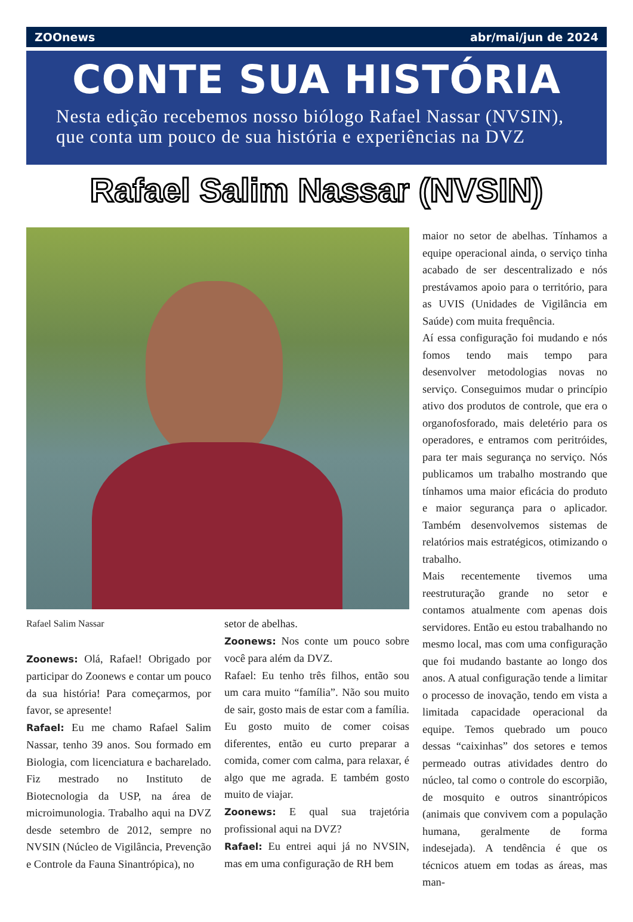ZOOnews abr/mai/jun de 2024
CONTE SUA HISTÓRIA
Nesta edição recebemos nosso biólogo Rafael Nassar (NVSIN), que conta um pouco de sua história e experiências na DVZ
Rafael Salim Nassar (NVSIN)
Rafael Salim Nassar
Zoonews: Olá, Rafael! Obrigado por participar do Zoonews e contar um pouco da sua história! Para começarmos, por favor, se apresente!
Rafael: Eu me chamo Rafael Salim Nassar, tenho 39 anos. Sou formado em Biologia, com licenciatura e bacharelado. Fiz mestrado no Instituto de Biotecnologia da USP, na área de microimunologia. Trabalho aqui na DVZ desde setembro de 2012, sempre no NVSIN (Núcleo de Vigilância, Prevenção e Controle da Fauna Sinantrópica), no
setor de abelhas.
Zoonews: Nos conte um pouco sobre você para além da DVZ.
Rafael: Eu tenho três filhos, então sou um cara muito “família”. Não sou muito de sair, gosto mais de estar com a família. Eu gosto muito de comer coisas diferentes, então eu curto preparar a comida, comer com calma, para relaxar, é algo que me agrada. E também gosto muito de viajar.
Zoonews: E qual sua trajetória profissional aqui na DVZ?
Rafael: Eu entrei aqui já no NVSIN, mas em uma configuração de RH bem
maior no setor de abelhas. Tínhamos a equipe operacional ainda, o serviço tinha acabado de ser descentralizado e nós prestávamos apoio para o território, para as UVIS (Unidades de Vigilância em Saúde) com muita frequência.
Aí essa configuração foi mudando e nós fomos tendo mais tempo para desenvolver metodologias novas no serviço. Conseguimos mudar o princípio ativo dos produtos de controle, que era o organofosforado, mais deletério para os operadores, e entramos com peritróides, para ter mais segurança no serviço. Nós publicamos um trabalho mostrando que tínhamos uma maior eficácia do produto e maior segurança para o aplicador. Também desenvolvemos sistemas de relatórios mais estratégicos, otimizando o trabalho.
Mais recentemente tivemos uma reestruturação grande no setor e contamos atualmente com apenas dois servidores. Então eu estou trabalhando no mesmo local, mas com uma configuração que foi mudando bastante ao longo dos anos. A atual configuração tende a limitar o processo de inovação, tendo em vista a limitada capacidade operacional da equipe. Temos quebrado um pouco dessas “caixinhas” dos setores e temos permeado outras atividades dentro do núcleo, tal como o controle do escorpião, de mosquito e outros sinantrópicos (animais que convivem com a população humana, geralmente de forma indesejada). A tendência é que os técnicos atuem em todas as áreas, mas man-